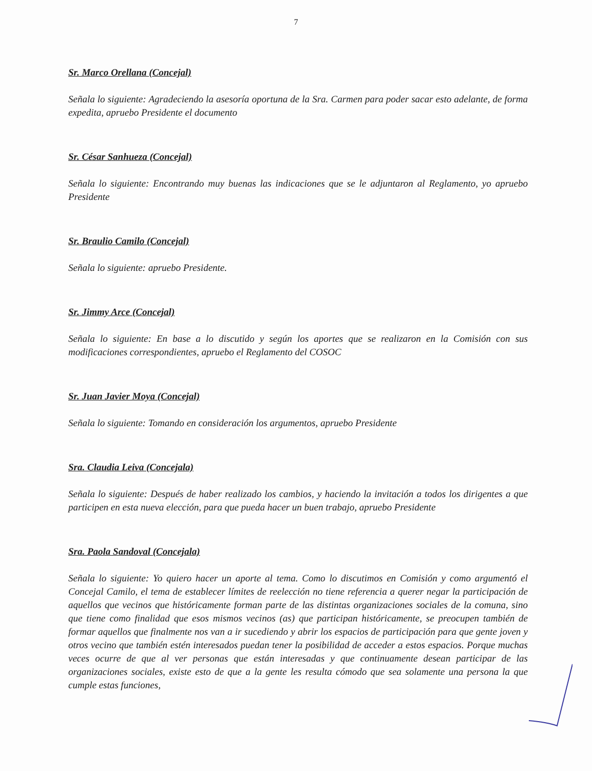7
Sr. Marco Orellana (Concejal)
Señala lo siguiente: Agradeciendo la asesoría oportuna de la Sra. Carmen para poder sacar esto adelante, de forma expedita, apruebo Presidente el documento
Sr. César Sanhueza (Concejal)
Señala lo siguiente: Encontrando muy buenas las indicaciones que se le adjuntaron al Reglamento, yo apruebo Presidente
Sr. Braulio Camilo (Concejal)
Señala lo siguiente: apruebo Presidente.
Sr. Jimmy Arce (Concejal)
Señala lo siguiente: En base a lo discutido y según los aportes que se realizaron en la Comisión con sus modificaciones correspondientes, apruebo el Reglamento del COSOC
Sr. Juan Javier Moya (Concejal)
Señala lo siguiente: Tomando en consideración los argumentos, apruebo Presidente
Sra. Claudia Leiva (Concejala)
Señala lo siguiente: Después de haber realizado los cambios, y haciendo la invitación a todos los dirigentes a que participen en esta nueva elección, para que pueda hacer un buen trabajo, apruebo Presidente
Sra. Paola Sandoval (Concejala)
Señala lo siguiente: Yo quiero hacer un aporte al tema. Como lo discutimos en Comisión y como argumentó el Concejal Camilo, el tema de establecer límites de reelección no tiene referencia a querer negar la participación de aquellos que vecinos que históricamente forman parte de las distintas organizaciones sociales de la comuna, sino que tiene como finalidad que esos mismos vecinos (as) que participan históricamente, se preocupen también de formar aquellos que finalmente nos van a ir sucediendo y abrir los espacios de participación para que gente joven y otros vecino que también estén interesados puedan tener la posibilidad de acceder a estos espacios. Porque muchas veces ocurre de que al ver personas que están interesadas y que continuamente desean participar de las organizaciones sociales, existe esto de que a la gente les resulta cómodo que sea solamente una persona la que cumple estas funciones,